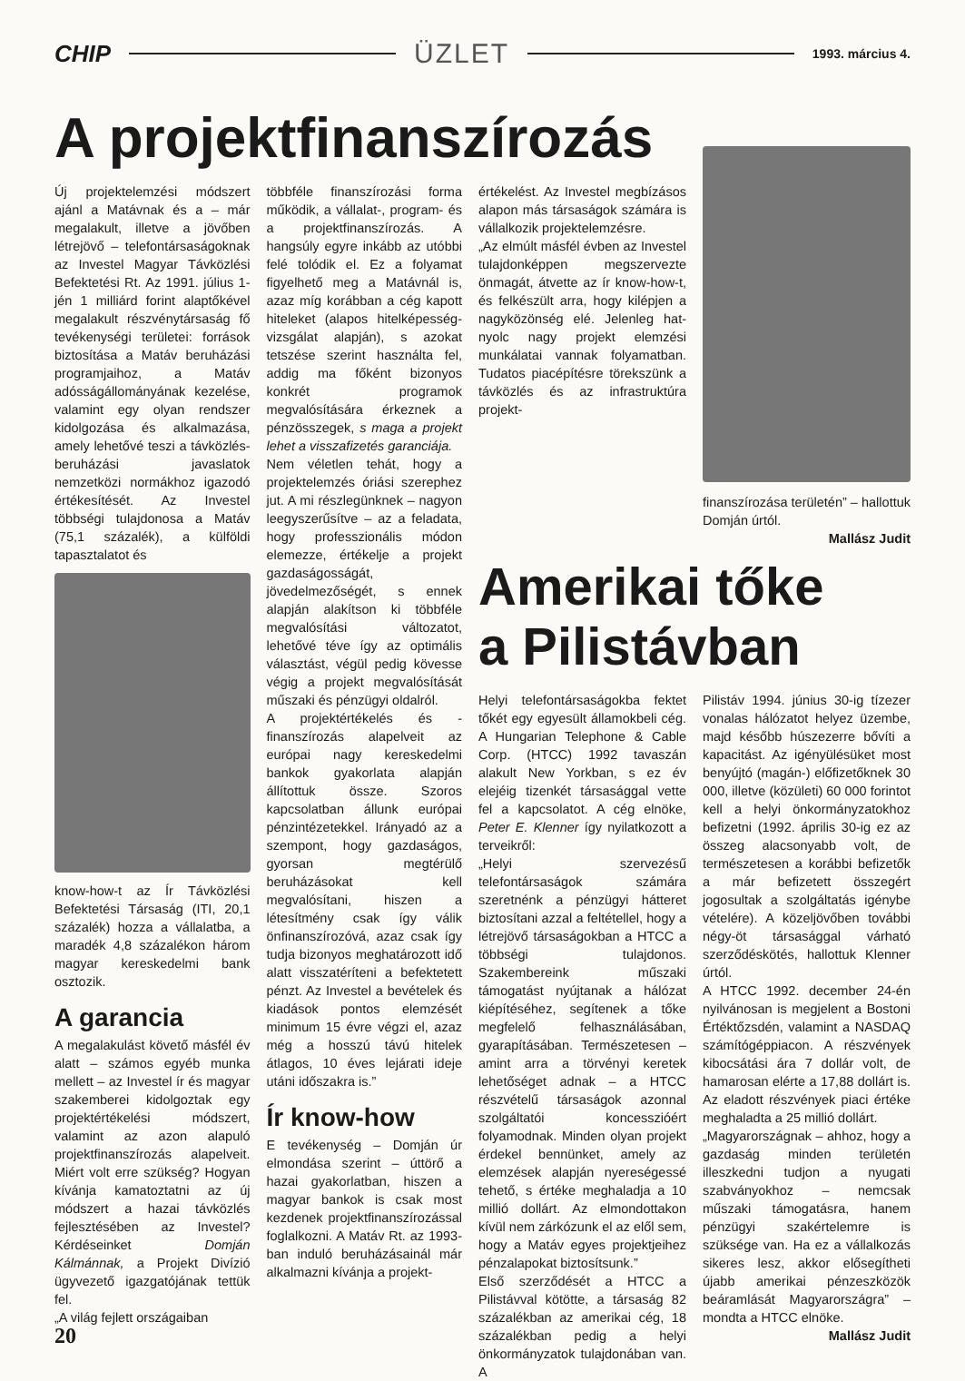CHIP ÜZLET 1993. március 4.
A projektfinanszírozás
Új projektelemzési módszert ajánl a Matávnak és a – már megalakult, illetve a jövőben létrejövő – telefontársaságoknak az Investel Magyar Távközlési Befektetési Rt. Az 1991. július 1-jén 1 milliárd forint alaptőkével megalakult részvénytársaság fő tevékenységi területei: források biztosítása a Matáv beruházási programjaihoz, a Matáv adósságállományának kezelése, valamint egy olyan rendszer kidolgozása és alkalmazása, amely lehetővé teszi a távközlés-beruházási javaslatok nemzetközi normákhoz igazodó értékesítését. Az Investel többségi tulajdonosa a Matáv (75,1 százalék), a külföldi tapasztalatot és
know-how-t az Ír Távközlési Befektetési Társaság (ITI, 20,1 százalék) hozza a vállalatba, a maradék 4,8 százalékon három magyar kereskedelmi bank osztozik.
A garancia
A megalakulást követő másfél év alatt – számos egyéb munka mellett – az Investel ír és magyar szakemberei kidolgoztak egy projektértékelési módszert, valamint az azon alapuló projektfinanszírozás alapelveit. Miért volt erre szükség? Hogyan kívánja kamatoztatni az új módszert a hazai távközlés fejlesztésében az Investel? Kérdéseinket Domján Kálmánnak, a Projekt Divízió ügyvezető igazgatójának tettük fel.
„A világ fejlett országaiban
20
többféle finanszírozási forma működik, a vállalat-, program- és a projektfinanszírozás. A hangsúly egyre inkább az utóbbi felé tolódik el. Ez a folyamat figyelhető meg a Matávnál is, azaz míg korábban a cég kapott hiteleket (alapos hitelképesség-vizsgálat alapján), s azokat tetszése szerint használta fel, addig ma főként bizonyos konkrét programok megvalósítására érkeznek a pénzösszegek, s maga a projekt lehet a visszafizetés garanciája.
Nem véletlen tehát, hogy a projektelemzés óriási szerephez jut. A mi részlegünknek – nagyon leegyszerűsítve – az a feladata, hogy professzionális módon elemezze, értékelje a projekt gazdaságosságát, jövedelmezőségét, s ennek alapján alakítson ki többféle megvalósítási változatot, lehetővé téve így az optimális választást, végül pedig kövesse végig a projekt megvalósítását műszaki és pénzügyi oldalról.
A projektértékelés és -finanszírozás alapelveit az európai nagy kereskedelmi bankok gyakorlata alapján állítottuk össze. Szoros kapcsolatban állunk európai pénzintézetekkel. Irányadó az a szempont, hogy gazdaságos, gyorsan megtérülő beruházásokat kell megvalósítani, hiszen a létesítmény csak így válik önfinanszírozóvá, azaz csak így tudja bizonyos meghatározott idő alatt visszatéríteni a befektetett pénzt. Az Investel a bevételek és kiadások pontos elemzését minimum 15 évre végzi el, azaz még a hosszú távú hitelek átlagos, 10 éves lejárati ideje utáni időszakra is.”
Ír know-how
E tevékenység – Domján úr elmondása szerint – úttörő a hazai gyakorlatban, hiszen a magyar bankok is csak most kezdenek projektfinanszírozással foglalkozni. A Matáv Rt. az 1993-ban induló beruházásainál már alkalmazni kívánja a projekt-
értékelést. Az Investel megbízásos alapon más társaságok számára is vállalkozik projektelemzésre.
„Az elmúlt másfél évben az Investel tulajdonképpen megszervezte önmagát, átvette az ír know-how-t, és felkészült arra, hogy kilépjen a nagyközönség elé. Jelenleg hat-nyolc nagy projekt elemzési munkálatai vannak folyamatban. Tudatos piacépítésre törekszünk a távközlés és az infrastruktúra projekt-
finanszírozása területén” – hallottuk Domján úrtól.
Mallász Judit
Amerikai tőke
a Pilistávban
Helyi telefontársaságokba fektet tőkét egy egyesült államokbeli cég. A Hungarian Telephone & Cable Corp. (HTCC) 1992 tavaszán alakult New Yorkban, s ez év elejéig tizenkét társasággal vette fel a kapcsolatot. A cég elnöke, Peter E. Klenner így nyilatkozott a terveikről:
„Helyi szervezésű telefontársaságok számára szeretnénk a pénzügyi hátteret biztosítani azzal a feltétellel, hogy a létrejövő társaságokban a HTCC a többségi tulajdonos. Szakembereink műszaki támogatást nyújtanak a hálózat kiépítéséhez, segítenek a tőke megfelelő felhasználásában, gyarapításában. Természetesen – amint arra a törvényi keretek lehetőséget adnak – a HTCC részvételű társaságok azonnal szolgáltatói koncesszióért folyamodnak. Minden olyan projekt érdekel bennünket, amely az elemzések alapján nyereségessé tehető, s értéke meghaladja a 10 millió dollárt. Az elmondottakon kívül nem zárkózunk el az elől sem, hogy a Matáv egyes projektjeihez pénzalapokat biztosítsunk.”
Első szerződését a HTCC a Pilistávval kötötte, a társaság 82 százalékban az amerikai cég, 18 százalékban pedig a helyi önkormányzatok tulajdonában van. A
Pilistáv 1994. június 30-ig tízezer vonalas hálózatot helyez üzembe, majd később húszezerre bővíti a kapacitást. Az igényülésüket most benyújtó (magán-) előfizetőknek 30 000, illetve (közületi) 60 000 forintot kell a helyi önkormányzatokhoz befizetni (1992. április 30-ig ez az összeg alacsonyabb volt, de természetesen a korábbi befizetők a már befizetett összegért jogosultak a szolgáltatás igénybe vételére). A közeljövőben további négy-öt társasággal várható szerződéskötés, hallottuk Klenner úrtól.
A HTCC 1992. december 24-én nyilvánosan is megjelent a Bostoni Értéktőzsdén, valamint a NASDAQ számítógéppiacon. A részvények kibocsátási ára 7 dollár volt, de hamarosan elérte a 17,88 dollárt is. Az eladott részvények piaci értéke meghaladta a 25 millió dollárt.
„Magyarországnak – ahhoz, hogy a gazdaság minden területén illeszkedni tudjon a nyugati szabványokhoz – nemcsak műszaki támogatásra, hanem pénzügyi szakértelemre is szüksége van. Ha ez a vállalkozás sikeres lesz, akkor elősegítheti újabb amerikai pénzeszközök beáramlását Magyarországra” – mondta a HTCC elnöke.
Mallász Judit